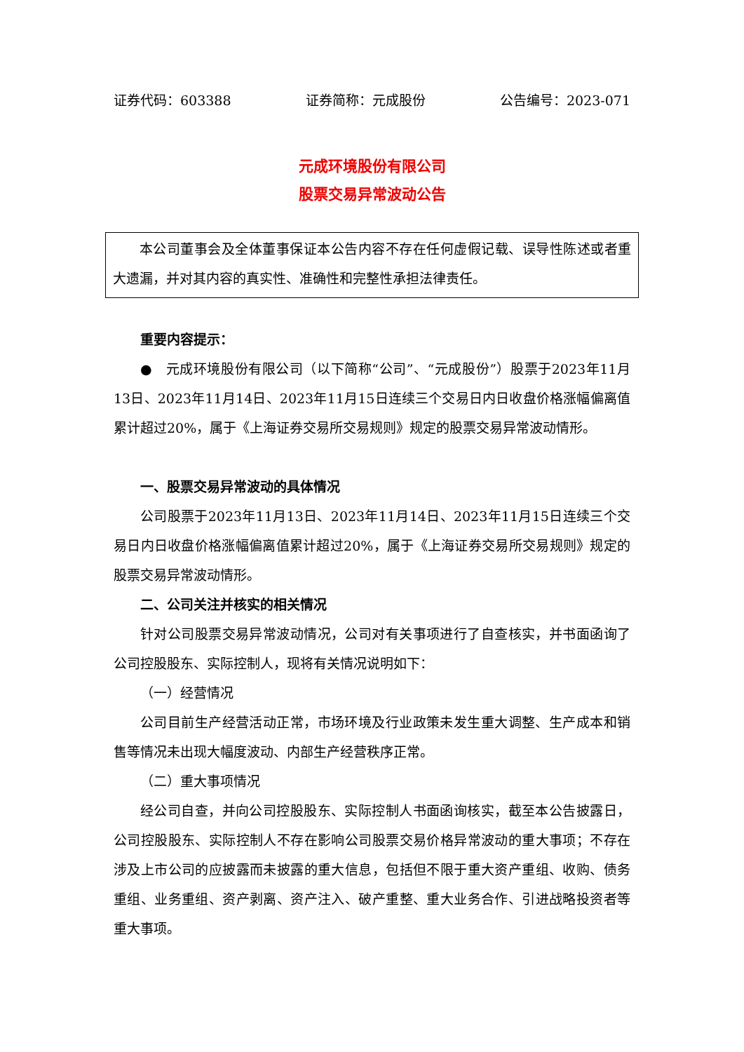证券代码：603388 证券简称：元成股份 公告编号：2023-071
元成环境股份有限公司
股票交易异常波动公告
本公司董事会及全体董事保证本公告内容不存在任何虚假记载、误导性陈述或者重大遗漏，并对其内容的真实性、准确性和完整性承担法律责任。
重要内容提示：
●　元成环境股份有限公司（以下简称“公司”、“元成股份”）股票于2023年11月13日、2023年11月14日、2023年11月15日连续三个交易日内日收盘价格涨幅偏离值累计超过20%，属于《上海证券交易所交易规则》规定的股票交易异常波动情形。
一、股票交易异常波动的具体情况
公司股票于2023年11月13日、2023年11月14日、2023年11月15日连续三个交易日内日收盘价格涨幅偏离值累计超过20%，属于《上海证券交易所交易规则》规定的股票交易异常波动情形。
二、公司关注并核实的相关情况
针对公司股票交易异常波动情况，公司对有关事项进行了自查核实，并书面函询了公司控股股东、实际控制人，现将有关情况说明如下：
（一）经营情况
公司目前生产经营活动正常，市场环境及行业政策未发生重大调整、生产成本和销售等情况未出现大幅度波动、内部生产经营秩序正常。
（二）重大事项情况
经公司自查，并向公司控股股东、实际控制人书面函询核实，截至本公告披露日，公司控股股东、实际控制人不存在影响公司股票交易价格异常波动的重大事项；不存在涉及上市公司的应披露而未披露的重大信息，包括但不限于重大资产重组、收购、债务重组、业务重组、资产剥离、资产注入、破产重整、重大业务合作、引进战略投资者等重大事项。